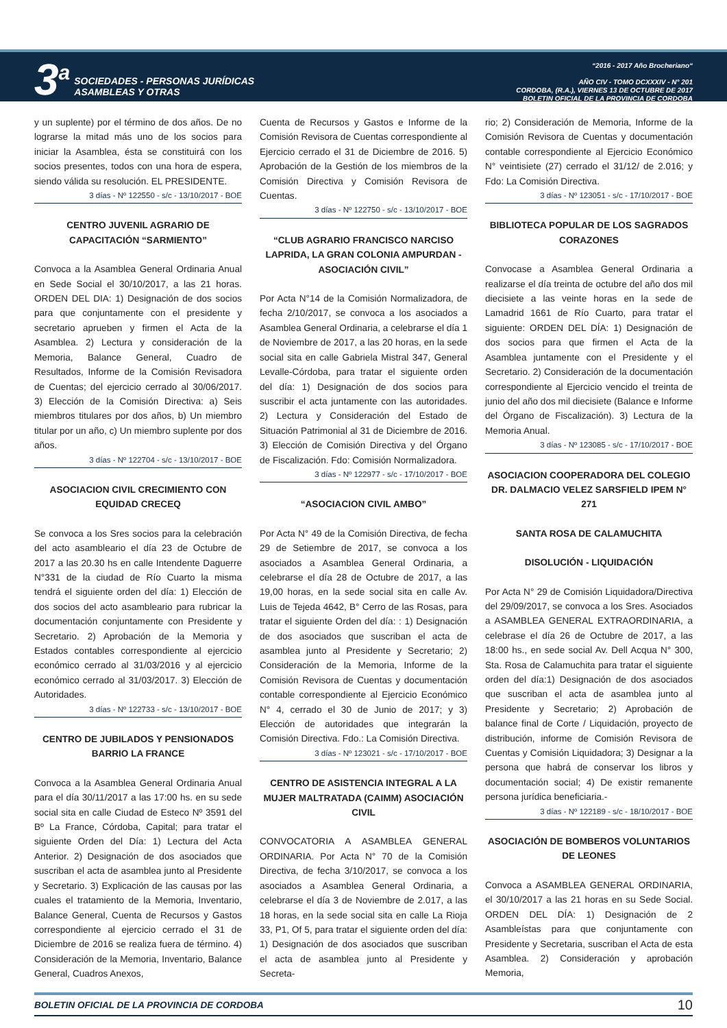3<sup>a</sup>
SOCIEDADES - PERSONAS JURÍDICAS
ASAMBLEAS Y OTRAS
“2016 - 2017 Año Brocheriano“
AÑO CIV - TOMO DCXXXIV - N° 201
CORDOBA, (R.A.), VIERNES 13 DE OCTUBRE DE 2017
BOLETIN OFICIAL DE LA PROVINCIA DE CORDOBA
y un suplente) por el término de dos años. De no lograrse la mitad más uno de los socios para iniciar la Asamblea, ésta se constituirá con los socios presentes, todos con una hora de espera, siendo válida su resolución. EL PRESIDENTE.
3 días - Nº 122550 - s/c - 13/10/2017 - BOE
CENTRO JUVENIL AGRARIO DE CAPACITACIÓN “SARMIENTO”
Convoca a la Asamblea General Ordinaria Anual en Sede Social el 30/10/2017, a las 21 horas. ORDEN DEL DIA: 1) Designación de dos socios para que conjuntamente con el presidente y secretario aprueben y firmen el Acta de la Asamblea. 2) Lectura y consideración de la Memoria, Balance General, Cuadro de Resultados, Informe de la Comisión Revisadora de Cuentas; del ejercicio cerrado al 30/06/2017. 3) Elección de la Comisión Directiva: a) Seis miembros titulares por dos años, b) Un miembro titular por un año, c) Un miembro suplente por dos años.
3 días - Nº 122704 - s/c - 13/10/2017 - BOE
ASOCIACION CIVIL CRECIMIENTO CON EQUIDAD CRECEQ
Se convoca a los Sres socios para la celebración del acto asambleario el día 23 de Octubre de 2017 a las 20.30 hs en calle Intendente Daguerre N°331 de la ciudad de Río Cuarto la misma tendrá el siguiente orden del día: 1) Elección de dos socios del acto asambleario para rubricar la documentación conjuntamente con Presidente y Secretario. 2) Aprobación de la Memoria y Estados contables correspondiente al ejercicio económico cerrado al 31/03/2016 y al ejercicio económico cerrado al 31/03/2017. 3) Elección de Autoridades.
3 días - Nº 122733 - s/c - 13/10/2017 - BOE
CENTRO DE JUBILADOS Y PENSIONADOS BARRIO LA FRANCE
Convoca a la Asamblea General Ordinaria Anual para el día 30/11/2017 a las 17:00 hs. en su sede social sita en calle Ciudad de Esteco Nº 3591 del Bº La France, Córdoba, Capital; para tratar el siguiente Orden del Día: 1) Lectura del Acta Anterior. 2) Designación de dos asociados que suscriban el acta de asamblea junto al Presidente y Secretario. 3) Explicación de las causas por las cuales el tratamiento de la Memoria, Inventario, Balance General, Cuenta de Recursos y Gastos correspondiente al ejercicio cerrado el 31 de Diciembre de 2016 se realiza fuera de término. 4) Consideración de la Memoria, Inventario, Balance General, Cuadros Anexos,
Cuenta de Recursos y Gastos e Informe de la Comisión Revisora de Cuentas correspondiente al Ejercicio cerrado el 31 de Diciembre de 2016. 5) Aprobación de la Gestión de los miembros de la Comisión Directiva y Comisión Revisora de Cuentas.
3 días - Nº 122750 - s/c - 13/10/2017 - BOE
“CLUB AGRARIO FRANCISCO NARCISO LAPRIDA, LA GRAN COLONIA AMPURDAN - ASOCIACIÓN CIVIL”
Por Acta N°14 de la Comisión Normalizadora, de fecha 2/10/2017, se convoca a los asociados a Asamblea General Ordinaria, a celebrarse el día 1 de Noviembre de 2017, a las 20 horas, en la sede social sita en calle Gabriela Mistral 347, General Levalle-Córdoba, para tratar el siguiente orden del día: 1) Designación de dos socios para suscribir el acta juntamente con las autoridades. 2) Lectura y Consideración del Estado de Situación Patrimonial al 31 de Diciembre de 2016. 3) Elección de Comisión Directiva y del Órgano de Fiscalización. Fdo: Comisión Normalizadora.
3 días - Nº 122977 - s/c - 17/10/2017 - BOE
“ASOCIACION CIVIL AMBO”
Por Acta N° 49 de la Comisión Directiva, de fecha 29 de Setiembre de 2017, se convoca a los asociados a Asamblea General Ordinaria, a celebrarse el día 28 de Octubre de 2017, a las 19,00 horas, en la sede social sita en calle Av. Luis de Tejeda 4642, B° Cerro de las Rosas, para tratar el siguiente Orden del día: : 1) Designación de dos asociados que suscriban el acta de asamblea junto al Presidente y Secretario; 2) Consideración de la Memoria, Informe de la Comisión Revisora de Cuentas y documentación contable correspondiente al Ejercicio Económico N° 4, cerrado el 30 de Junio de 2017; y 3) Elección de autoridades que integrarán la Comisión Directiva. Fdo.: La Comisión Directiva.
3 días - Nº 123021 - s/c - 17/10/2017 - BOE
CENTRO DE ASISTENCIA INTEGRAL A LA MUJER MALTRATADA (CAIMM) ASOCIACIÓN CIVIL
CONVOCATORIA A ASAMBLEA GENERAL ORDINARIA. Por Acta N° 70 de la Comisión Directiva, de fecha 3/10/2017, se convoca a los asociados a Asamblea General Ordinaria, a celebrarse el día 3 de Noviembre de 2.017, a las 18 horas, en la sede social sita en calle La Rioja 33, P1, Of 5, para tratar el siguiente orden del día: 1) Designación de dos asociados que suscriban el acta de asamblea junto al Presidente y Secreta-
rio; 2) Consideración de Memoria, Informe de la Comisión Revisora de Cuentas y documentación contable correspondiente al Ejercicio Económico N° veintisiete (27) cerrado el 31/12/ de 2.016; y Fdo: La Comisión Directiva.
3 días - Nº 123051 - s/c - 17/10/2017 - BOE
BIBLIOTECA POPULAR DE LOS SAGRADOS CORAZONES
Convocase a Asamblea General Ordinaria a realizarse el día treinta de octubre del año dos mil diecisiete a las veinte horas en la sede de Lamadrid 1661 de Río Cuarto, para tratar el siguiente: ORDEN DEL DÍA: 1) Designación de dos socios para que firmen el Acta de la Asamblea juntamente con el Presidente y el Secretario. 2) Consideración de la documentación correspondiente al Ejercicio vencido el treinta de junio del año dos mil diecisiete (Balance e Informe del Órgano de Fiscalización). 3) Lectura de la Memoria Anual.
3 días - Nº 123085 - s/c - 17/10/2017 - BOE
ASOCIACION COOPERADORA DEL COLEGIO DR. DALMACIO VELEZ SARSFIELD IPEM N° 271
SANTA ROSA DE CALAMUCHITA
DISOLUCIÓN - LIQUIDACIÓN
Por Acta N° 29 de Comisión Liquidadora/Directiva del 29/09/2017, se convoca a los Sres. Asociados a ASAMBLEA GENERAL EXTRAORDINARIA, a celebrase el día 26 de Octubre de 2017, a las 18:00 hs., en sede social Av. Dell Acqua N° 300, Sta. Rosa de Calamuchita para tratar el siguiente orden del día:1) Designación de dos asociados que suscriban el acta de asamblea junto al Presidente y Secretario; 2) Aprobación de balance final de Corte / Liquidación, proyecto de distribución, informe de Comisión Revisora de Cuentas y Comisión Liquidadora; 3) Designar a la persona que habrá de conservar los libros y documentación social; 4) De existir remanente persona jurídica beneficiaria.-
3 días - Nº 122189 - s/c - 18/10/2017 - BOE
ASOCIACIÓN DE BOMBEROS VOLUNTARIOS DE LEONES
Convoca a ASAMBLEA GENERAL ORDINARIA, el 30/10/2017 a las 21 horas en su Sede Social. ORDEN DEL DÍA: 1) Designación de 2 Asambleístas para que conjuntamente con Presidente y Secretaria, suscriban el Acta de esta Asamblea. 2) Consideración y aprobación Memoria,
BOLETIN OFICIAL DE LA PROVINCIA DE CORDOBA 10